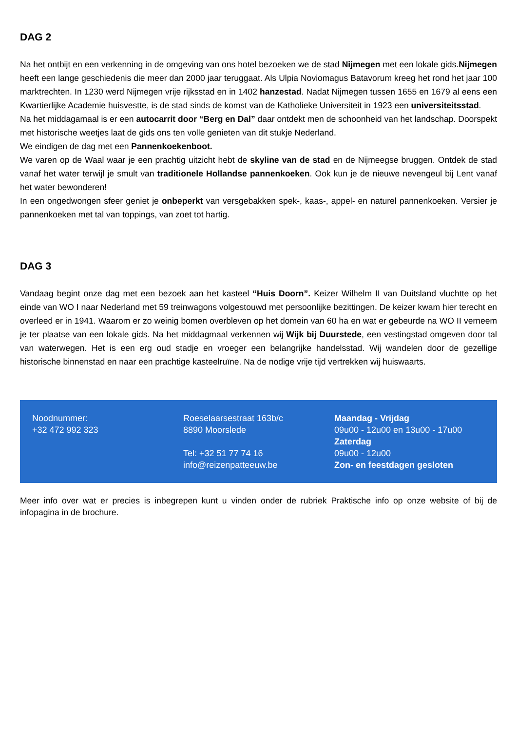DAG 2
Na het ontbijt en een verkenning in de omgeving van ons hotel bezoeken we de stad Nijmegen met een lokale gids.Nijmegen heeft een lange geschiedenis die meer dan 2000 jaar teruggaat. Als Ulpia Noviomagus Batavorum kreeg het rond het jaar 100 marktrechten. In 1230 werd Nijmegen vrije rijksstad en in 1402 hanzestad. Nadat Nijmegen tussen 1655 en 1679 al eens een Kwartierlijke Academie huisvestte, is de stad sinds de komst van de Katholieke Universiteit in 1923 een universiteitsstad.
Na het middagamaal is er een autocarrit door “Berg en Dal” daar ontdekt men de schoonheid van het landschap. Doorspekt met historische weetjes laat de gids ons ten volle genieten van dit stukje Nederland.
We eindigen de dag met een Pannenkoekenboot.
We varen op de Waal waar je een prachtig uitzicht hebt de skyline van de stad en de Nijmeegse bruggen. Ontdek de stad vanaf het water terwijl je smult van traditionele Hollandse pannenkoeken. Ook kun je de nieuwe nevengeul bij Lent vanaf het water bewonderen!
In een ongedwongen sfeer geniet je onbeperkt van versgebakken spek-, kaas-, appel- en naturel pannenkoeken. Versier je pannenkoeken met tal van toppings, van zoet tot hartig.
DAG 3
Vandaag begint onze dag met een bezoek aan het kasteel “Huis Doorn”. Keizer Wilhelm II van Duitsland vluchtte op het einde van WO I naar Nederland met 59 treinwagons volgestouwd met persoonlijke bezittingen. De keizer kwam hier terecht en overleed er in 1941. Waarom er zo weinig bomen overbleven op het domein van 60 ha en wat er gebeurde na WO II verneem je ter plaatse van een lokale gids. Na het middagmaal verkennen wij Wijk bij Duurstede, een vestingstad omgeven door tal van waterwegen. Het is een erg oud stadje en vroeger een belangrijke handelsstad. Wij wandelen door de gezellige historische binnenstad en naar een prachtige kasteelruïne. Na de nodige vrije tijd vertrekken wij huiswaarts.
Noodnummer:
+32 472 992 323
Roeselaarsestraat 163b/c
8890 Moorslede
Tel: +32 51 77 74 16
info@reizenpatteeuw.be
Maandag - Vrijdag
09u00 - 12u00 en 13u00 - 17u00
Zaterdag
09u00 - 12u00
Zon- en feestdagen gesloten
Meer info over wat er precies is inbegrepen kunt u vinden onder de rubriek Praktische info op onze website of bij de infopagina in de brochure.